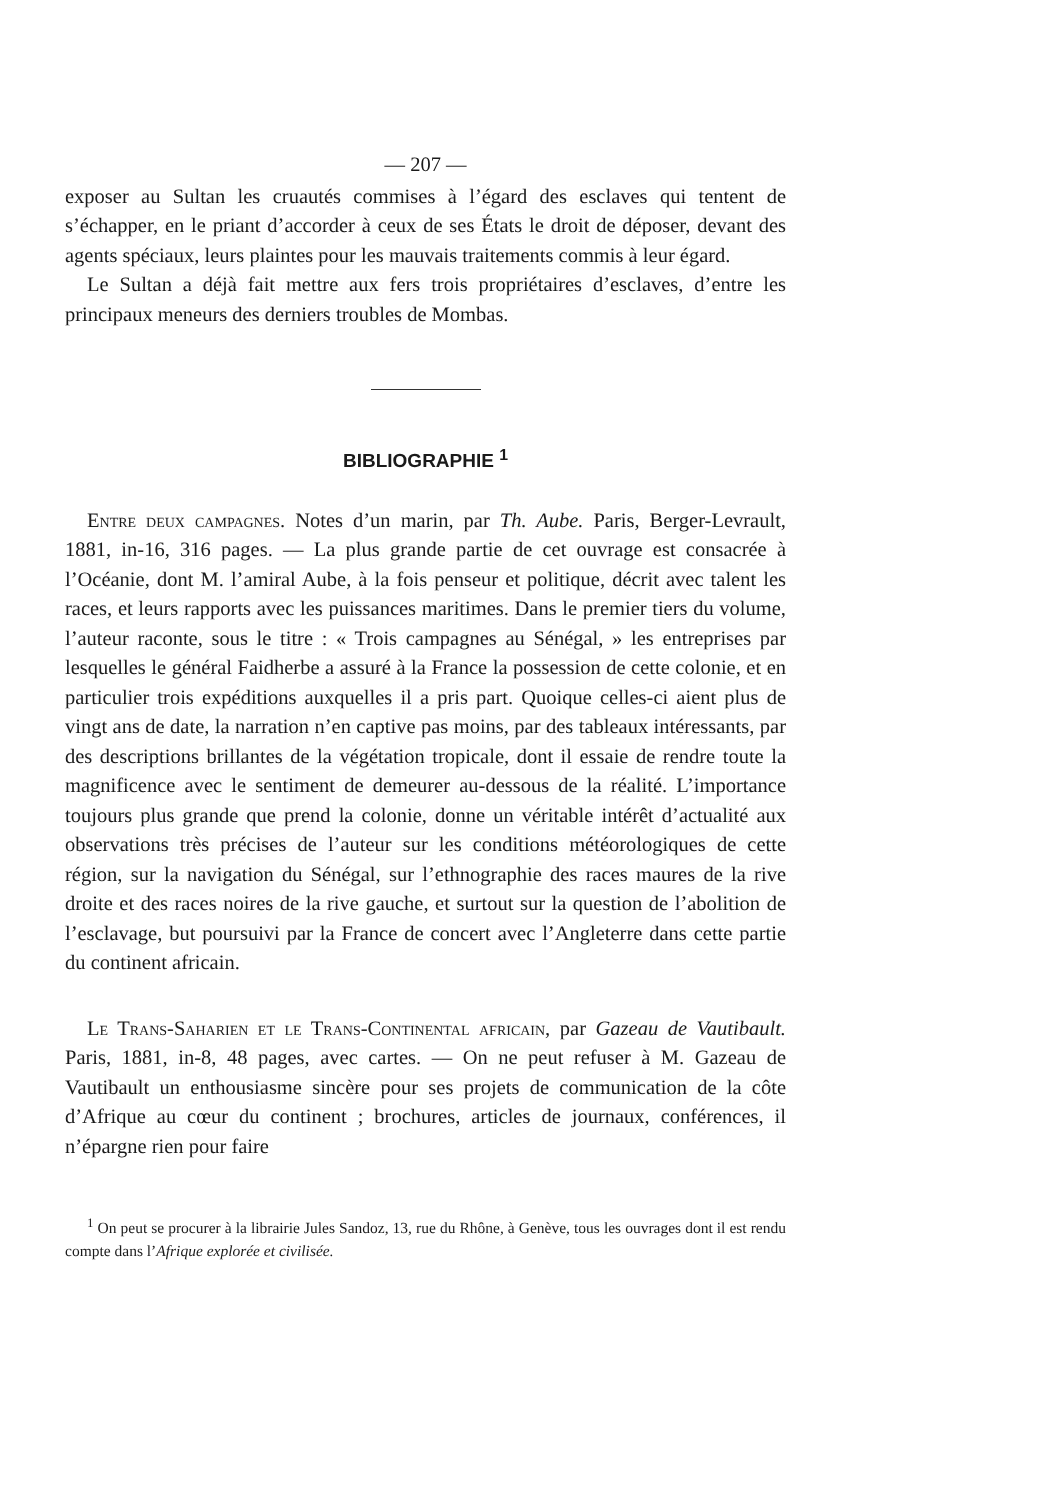— 207 —
exposer au Sultan les cruautés commises à l’égard des esclaves qui tentent de s’échapper, en le priant d’accorder à ceux de ses États le droit de déposer, devant des agents spéciaux, leurs plaintes pour les mauvais traitements commis à leur égard.
Le Sultan a déjà fait mettre aux fers trois propriétaires d’esclaves, d’entre les principaux meneurs des derniers troubles de Mombas.
BIBLIOGRAPHIE <sup>1</sup>
Entre deux campagnes. Notes d’un marin, par Th. Aube. Paris, Berger-Levrault, 1881, in-16, 316 pages. — La plus grande partie de cet ouvrage est consacrée à l’Océanie, dont M. l’amiral Aube, à la fois penseur et politique, décrit avec talent les races, et leurs rapports avec les puissances maritimes. Dans le premier tiers du volume, l’auteur raconte, sous le titre : « Trois campagnes au Sénégal, » les entreprises par lesquelles le général Faidherbe a assuré à la France la possession de cette colonie, et en particulier trois expéditions auxquelles il a pris part. Quoique celles-ci aient plus de vingt ans de date, la narration n’en captive pas moins, par des tableaux intéressants, par des descriptions brillantes de la végétation tropicale, dont il essaie de rendre toute la magnificence avec le sentiment de demeurer au-dessous de la réalité. L’importance toujours plus grande que prend la colonie, donne un véritable intérêt d’actualité aux observations très précises de l’auteur sur les conditions météorologiques de cette région, sur la navigation du Sénégal, sur l’ethnographie des races maures de la rive droite et des races noires de la rive gauche, et surtout sur la question de l’abolition de l’esclavage, but poursuivi par la France de concert avec l’Angleterre dans cette partie du continent africain.
Le Trans-Saharien et le Trans-Continental africain, par Gazeau de Vautibault. Paris, 1881, in-8, 48 pages, avec cartes. — On ne peut refuser à M. Gazeau de Vautibault un enthousiasme sincère pour ses projets de communication de la côte d’Afrique au cœur du continent ; brochures, articles de journaux, conférences, il n’épargne rien pour faire
<sup>1</sup> On peut se procurer à la librairie Jules Sandoz, 13, rue du Rhône, à Genève, tous les ouvrages dont il est rendu compte dans l’Afrique explorée et civilisée.